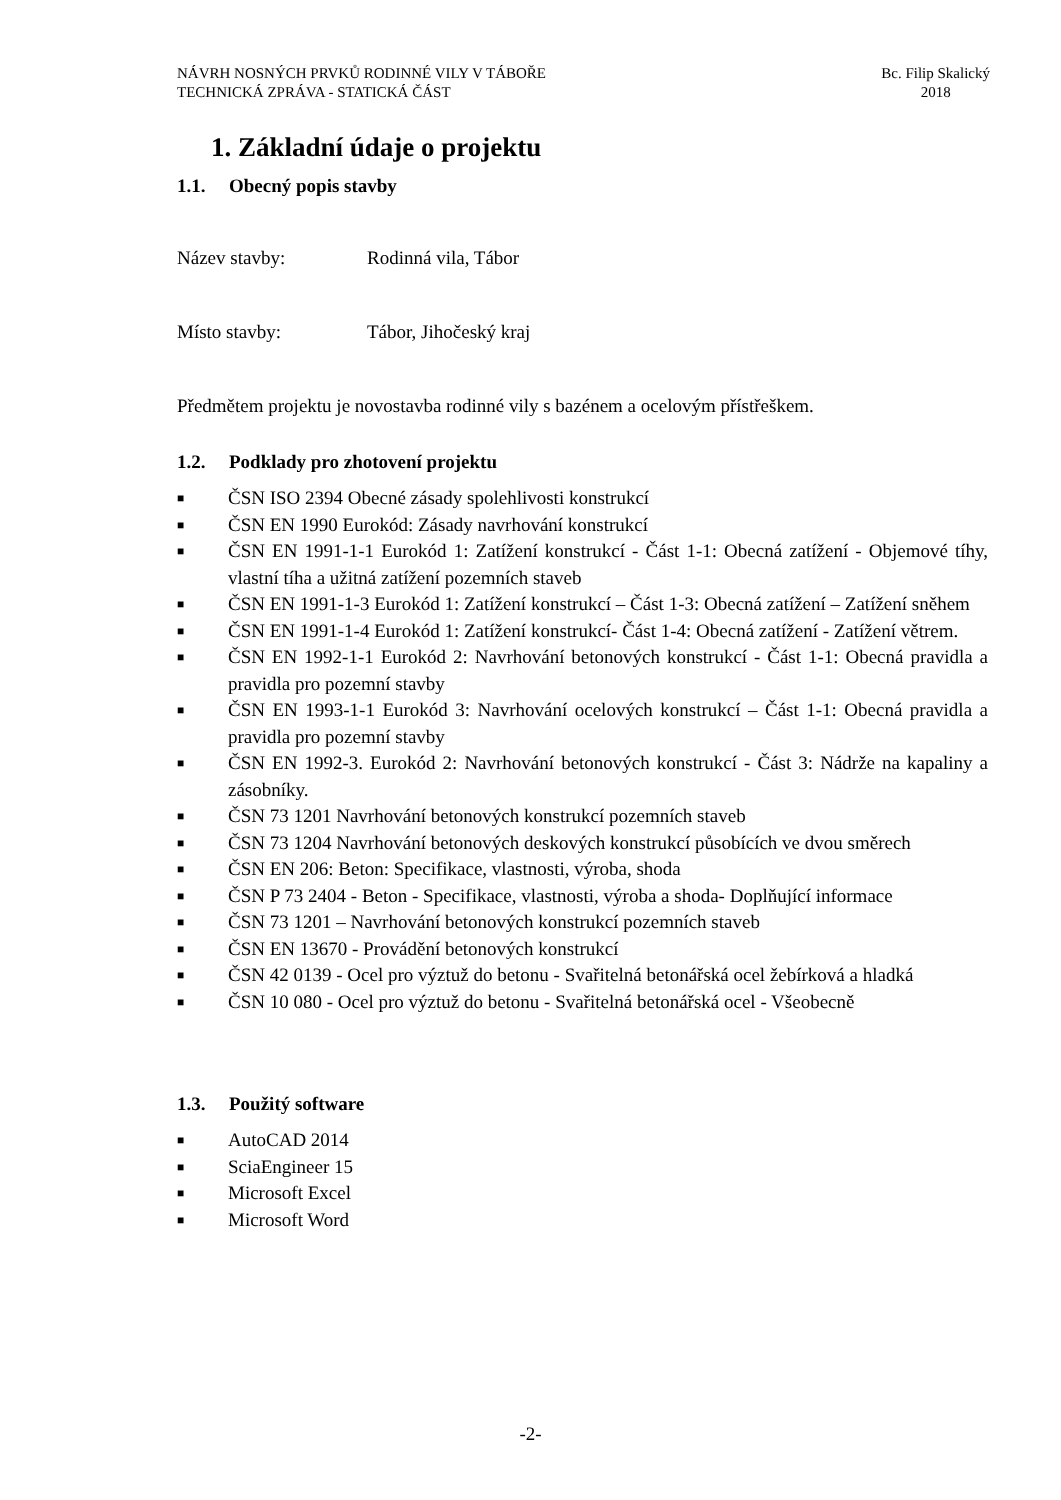NÁVRH NOSNÝCH PRVKŮ RODINNÉ VILY V TÁBOŘE
TECHNICKÁ ZPRÁVA - STATICKÁ ČÁST
Bc. Filip Skalický
2018
1. Základní údaje o projektu
1.1. Obecný popis stavby
Název stavby: Rodinná vila, Tábor
Místo stavby: Tábor, Jihočeský kraj
Předmětem projektu je novostavba rodinné vily s bazénem a ocelovým přístřeškem.
1.2. Podklady pro zhotovení projektu
■
ČSN ISO 2394 Obecné zásady spolehlivosti konstrukcí
■
ČSN EN 1990 Eurokód: Zásady navrhování konstrukcí
■
ČSN EN 1991-1-1 Eurokód 1: Zatížení konstrukcí - Část 1-1: Obecná zatížení - Objemové tíhy, vlastní tíha a užitná zatížení pozemních staveb
■
ČSN EN 1991-1-3 Eurokód 1: Zatížení konstrukcí – Část 1-3: Obecná zatížení – Zatížení sněhem
■
ČSN EN 1991-1-4 Eurokód 1: Zatížení konstrukcí- Část 1-4: Obecná zatížení - Zatížení větrem.
■
ČSN EN 1992-1-1 Eurokód 2: Navrhování betonových konstrukcí - Část 1-1: Obecná pravidla a pravidla pro pozemní stavby
■
ČSN EN 1993-1-1 Eurokód 3: Navrhování ocelových konstrukcí – Část 1-1: Obecná pravidla a pravidla pro pozemní stavby
■
ČSN EN 1992-3. Eurokód 2: Navrhování betonových konstrukcí - Část 3: Nádrže na kapaliny a zásobníky.
■
ČSN 73 1201 Navrhování betonových konstrukcí pozemních staveb
■
ČSN 73 1204 Navrhování betonových deskových konstrukcí působících ve dvou směrech
■
ČSN EN 206: Beton: Specifikace, vlastnosti, výroba, shoda
■
ČSN P 73 2404 - Beton - Specifikace, vlastnosti, výroba a shoda- Doplňující informace
■
ČSN 73 1201 – Navrhování betonových konstrukcí pozemních staveb
■
ČSN EN 13670 - Provádění betonových konstrukcí
■
ČSN 42 0139 - Ocel pro výztuž do betonu - Svařitelná betonářská ocel žebírková a hladká
■
ČSN 10 080 - Ocel pro výztuž do betonu - Svařitelná betonářská ocel - Všeobecně
1.3. Použitý software
■
AutoCAD 2014
■
SciaEngineer 15
■
Microsoft Excel
■
Microsoft Word
-2-